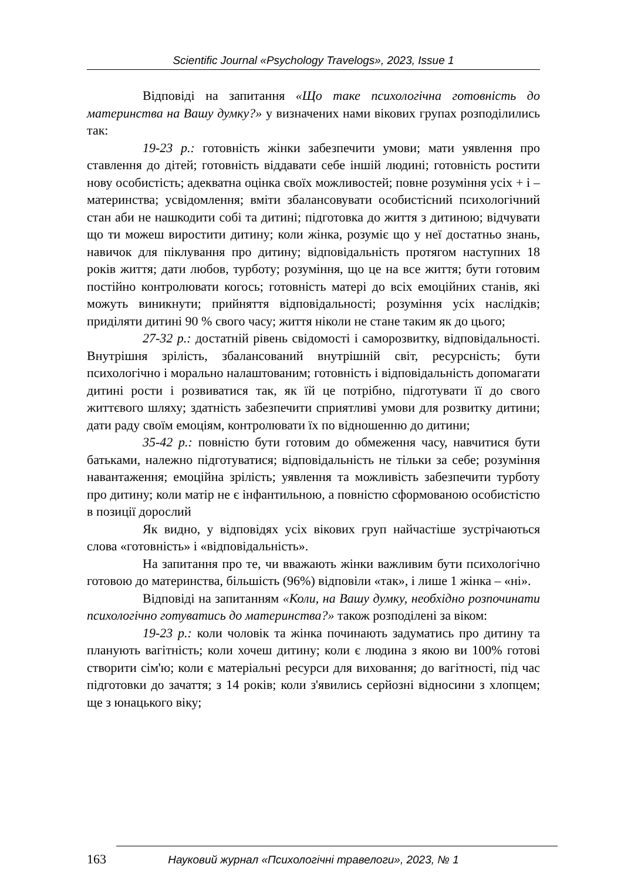Scientific Journal «Psychology Travelogs», 2023, Issue 1
Відповіді на запитання «Що таке психологічна готовність до материнства на Вашу думку?» у визначених нами вікових групах розподілились так:
19-23 р.: готовність жінки забезпечити умови; мати уявлення про ставлення до дітей; готовність віддавати себе іншій людині; готовність ростити нову особистість; адекватна оцінка своїх можливостей; повне розуміння усіх + і – материнства; усвідомлення; вміти збалансовувати особистісний психологічний стан аби не нашкодити собі та дитині; підготовка до життя з дитиною; відчувати що ти можеш виростити дитину; коли жінка, розуміє що у неї достатньо знань, навичок для піклування про дитину; відповідальність протягом наступних 18 років життя; дати любов, турботу; розуміння, що це на все життя; бути готовим постійно контролювати когось; готовність матері до всіх емоційних станів, які можуть виникнути; прийняття відповідальності; розуміння усіх наслідків; приділяти дитині 90 % свого часу; життя ніколи не стане таким як до цього;
27-32 р.: достатній рівень свідомості і саморозвитку, відповідальності. Внутрішня зрілість, збалансований внутрішній світ, ресурсність; бути психологічно і морально налаштованим; готовність і відповідальність допомагати дитині рости і розвиватися так, як їй це потрібно, підготувати її до свого життєвого шляху; здатність забезпечити сприятливі умови для розвитку дитини; дати раду своїм емоціям, контролювати їх по відношенню до дитини;
35-42 р.: повністю бути готовим до обмеження часу, навчитися бути батьками, належно підготуватися; відповідальність не тільки за себе; розуміння навантаження; емоційна зрілість; уявлення та можливість забезпечити турботу про дитину; коли матір не є інфантильною, а повністю сформованою особистістю в позиції дорослий
Як видно, у відповідях усіх вікових груп найчастіше зустрічаються слова «готовність» і «відповідальність».
На запитання про те, чи вважають жінки важливим бути психологічно готовою до материнства, більшість (96%) відповіли «так», і лише 1 жінка – «ні».
Відповіді на запитанням «Коли, на Вашу думку, необхідно розпочинати психологічно готуватись до материнства?» також розподілені за віком:
19-23 р.: коли чоловік та жінка починають задуматись про дитину та планують вагітність; коли хочеш дитину; коли є людина з якою ви 100% готові створити сім'ю; коли є матеріальні ресурси для виховання; до вагітності, під час підготовки до зачаття; з 14 років; коли з'явились серйозні відносини з хлопцем; ще з юнацького віку;
163 Науковий журнал «Психологічні травелоги», 2023, № 1